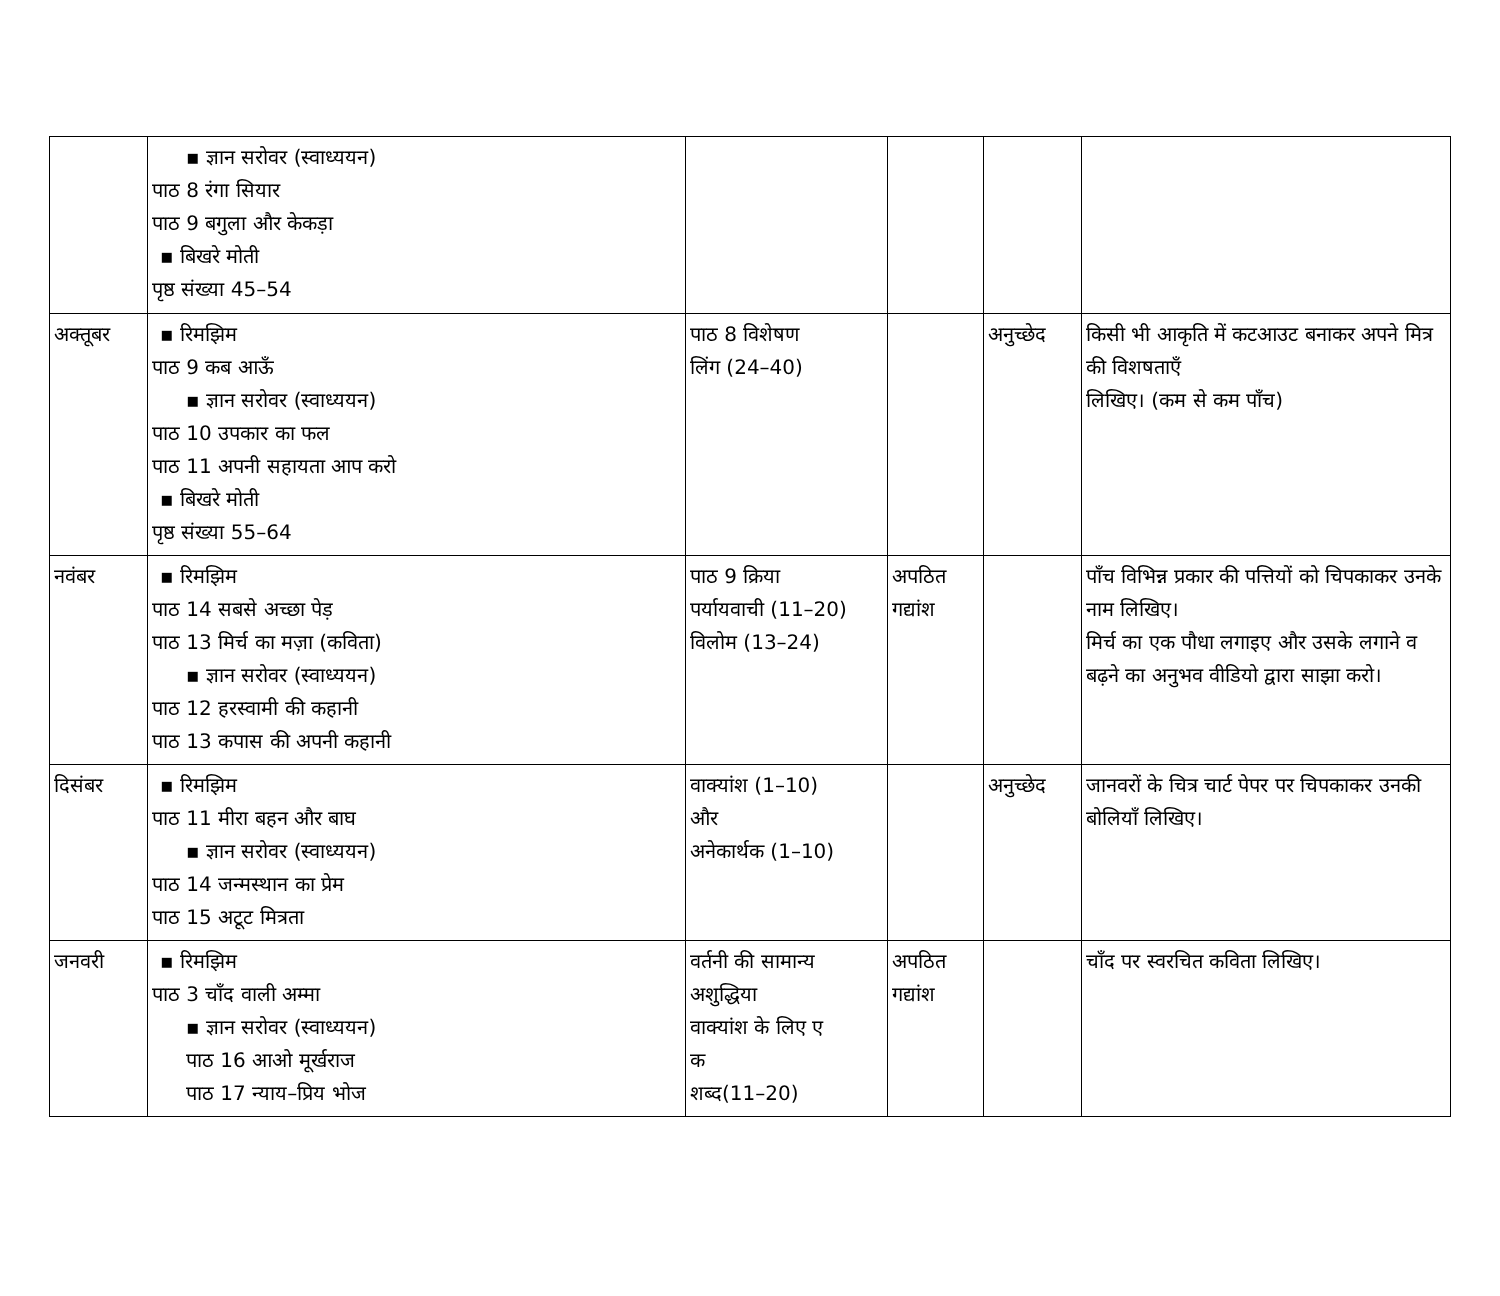| | ▪ ज्ञान सरोवर (स्वाध्ययन) पाठ 8 रंगा सियार पाठ 9 बगुला और केकड़ा ▪ बिखरे मोती पृष्ठ संख्या 45–54 | | | | |
| अक्तूबर | ▪ रिमझिम पाठ 9 कब आऊँ ▪ ज्ञान सरोवर (स्वाध्ययन) पाठ 10 उपकार का फल पाठ 11 अपनी सहायता आप करो ▪ बिखरे मोती पृष्ठ संख्या 55–64 | पाठ 8 विशेषण लिंग (24–40) | | अनुच्छेद | किसी भी आकृति में कटआउट बनाकर अपने मित्र की विशषताएँ लिखिए। (कम से कम पाँच) |
| नवंबर | ▪ रिमझिम पाठ 14 सबसे अच्छा पेड़ पाठ 13 मिर्च का मज़ा (कविता) ▪ ज्ञान सरोवर (स्वाध्ययन) पाठ 12 हरस्वामी की कहानी पाठ 13 कपास की अपनी कहानी | पाठ 9 क्रिया पर्यायवाची (11–20) विलोम (13–24) | अपठित गद्यांश | | पाँच विभिन्न प्रकार की पत्तियों को चिपकाकर उनके नाम लिखिए। मिर्च का एक पौधा लगाइए और उसके लगाने व बढ़ने का अनुभव वीडियो द्वारा साझा करो। |
| दिसंबर | ▪ रिमझिम पाठ 11 मीरा बहन और बाघ ▪ ज्ञान सरोवर (स्वाध्ययन) पाठ 14 जन्मस्थान का प्रेम पाठ 15 अटूट मित्रता | वाक्यांश (1–10) और अनेकार्थक (1–10) | | अनुच्छेद | जानवरों के चित्र चार्ट पेपर पर चिपकाकर उनकी बोलियाँ लिखिए। |
| जनवरी | ▪ रिमझिम पाठ 3 चाँद वाली अम्मा ▪ ज्ञान सरोवर (स्वाध्ययन) पाठ 16 आओ मूर्खराज पाठ 17 न्याय–प्रिय भोज | वर्तनी की सामान्य अशुद्धिया वाक्यांश के लिए ए क शब्द(11–20) | अपठित गद्यांश | | चाँद पर स्वरचित कविता लिखिए। |